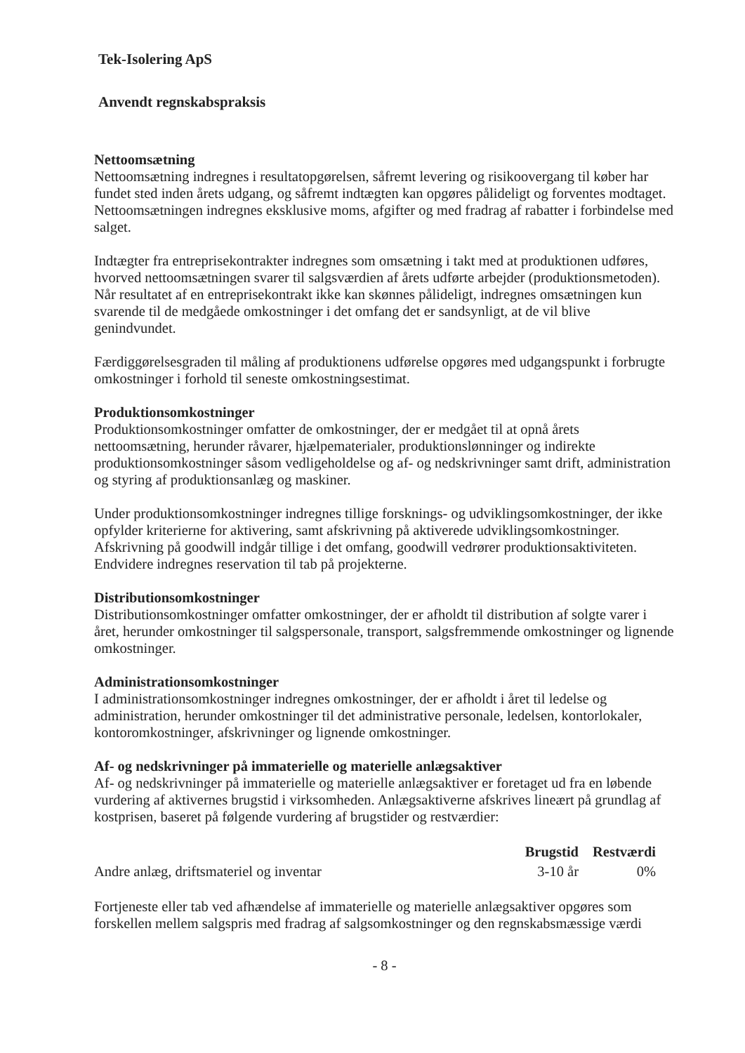Tek-Isolering ApS
Anvendt regnskabspraksis
Nettoomsætning
Nettoomsætning indregnes i resultatopgørelsen, såfremt levering og risikoovergang til køber har fundet sted inden årets udgang, og såfremt indtægten kan opgøres pålideligt og forventes modtaget. Nettoomsætningen indregnes eksklusive moms, afgifter og med fradrag af rabatter i forbindelse med salget.
Indtægter fra entreprisekontrakter indregnes som omsætning i takt med at produktionen udføres, hvorved nettoomsætningen svarer til salgsværdien af årets udførte arbejder (produktionsmetoden). Når resultatet af en entreprisekontrakt ikke kan skønnes pålideligt, indregnes omsætningen kun svarende til de medgåede omkostninger i det omfang det er sandsynligt, at de vil blive genindvundet.
Færdiggørelsesgraden til måling af produktionens udførelse opgøres med udgangspunkt i forbrugte omkostninger i forhold til seneste omkostningsestimat.
Produktionsomkostninger
Produktionsomkostninger omfatter de omkostninger, der er medgået til at opnå årets nettoomsætning, herunder råvarer, hjælpematerialer, produktionslønninger og indirekte produktionsomkostninger såsom vedligeholdelse og af- og nedskrivninger samt drift, administration og styring af produktionsanlæg og maskiner.
Under produktionsomkostninger indregnes tillige forsknings- og udviklingsomkostninger, der ikke opfylder kriterierne for aktivering, samt afskrivning på aktiverede udviklingsomkostninger. Afskrivning på goodwill indgår tillige i det omfang, goodwill vedrører produktionsaktiviteten. Endvidere indregnes reservation til tab på projekterne.
Distributionsomkostninger
Distributionsomkostninger omfatter omkostninger, der er afholdt til distribution af solgte varer i året, herunder omkostninger til salgspersonale, transport, salgsfremmende omkostninger og lignende omkostninger.
Administrationsomkostninger
I administrationsomkostninger indregnes omkostninger, der er afholdt i året til ledelse og administration, herunder omkostninger til det administrative personale, ledelsen, kontorlokaler, kontoromkostninger, afskrivninger og lignende omkostninger.
Af- og nedskrivninger på immaterielle og materielle anlægsaktiver
Af- og nedskrivninger på immaterielle og materielle anlægsaktiver er foretaget ud fra en løbende vurdering af aktivernes brugstid i virksomheden. Anlægsaktiverne afskrives lineært på grundlag af kostprisen, baseret på følgende vurdering af brugstider og restværdier:
| | Brugstid | Restværdi |
| --- | --- | --- |
| Andre anlæg, driftsmateriel og inventar | 3-10 år | 0% |
Fortjeneste eller tab ved afhændelse af immaterielle og materielle anlægsaktiver opgøres som forskellen mellem salgspris med fradrag af salgsomkostninger og den regnskabsmæssige værdi
- 8 -